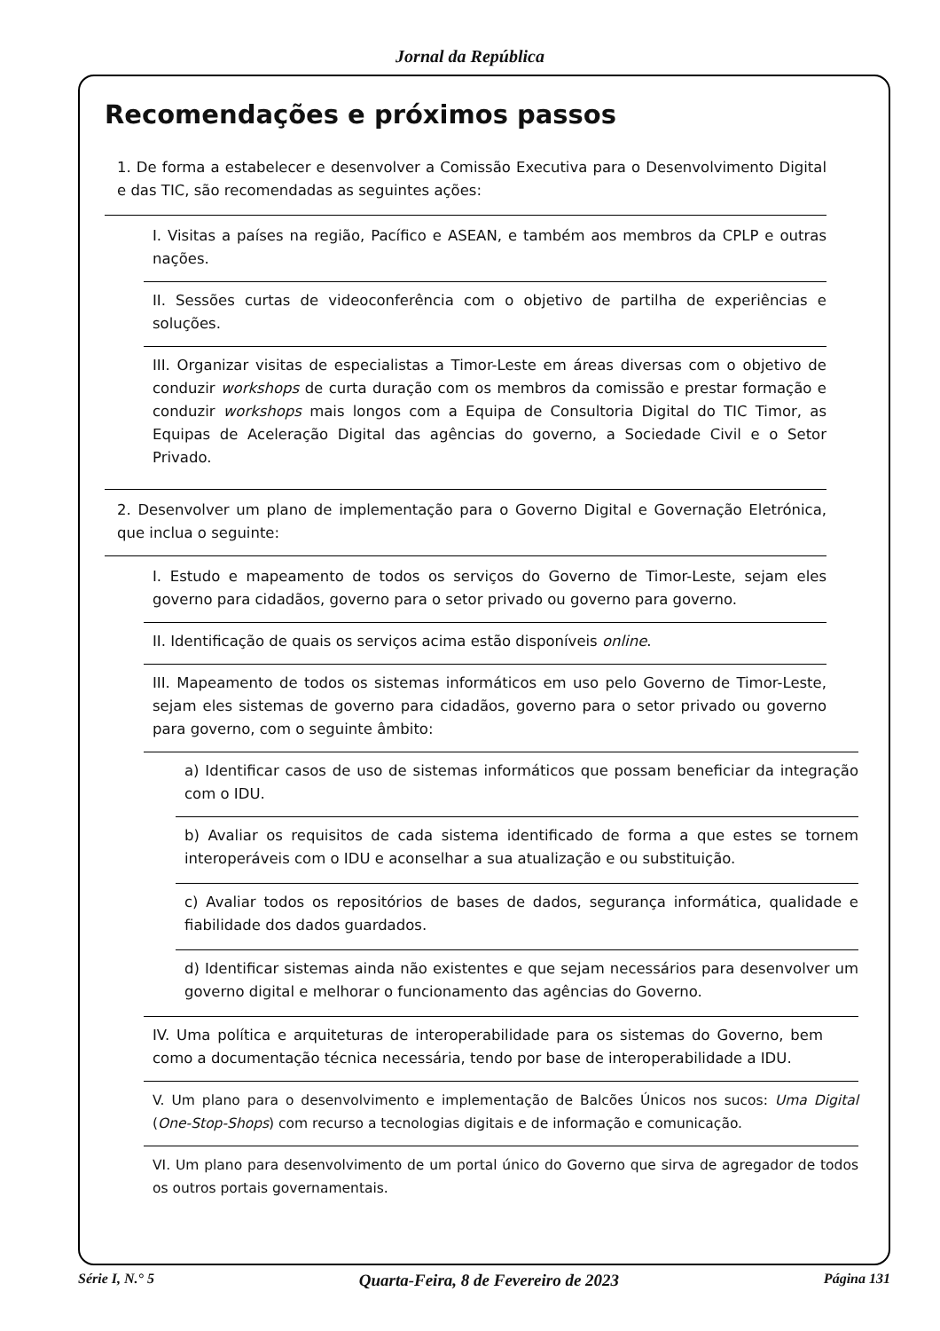Jornal da República
Recomendações e próximos passos
1. De forma a estabelecer e desenvolver a Comissão Executiva para o Desenvolvimento Digital e das TIC, são recomendadas as seguintes ações:
I. Visitas a países na região, Pacífico e ASEAN, e também aos membros da CPLP e outras nações.
II. Sessões curtas de videoconferência com o objetivo de partilha de experiências e soluções.
III. Organizar visitas de especialistas a Timor-Leste em áreas diversas com o objetivo de conduzir workshops de curta duração com os membros da comissão e prestar formação e conduzir workshops mais longos com a Equipa de Consultoria Digital do TIC Timor, as Equipas de Aceleração Digital das agências do governo, a Sociedade Civil e o Setor Privado.
2. Desenvolver um plano de implementação para o Governo Digital e Governação Eletrónica, que inclua o seguinte:
I. Estudo e mapeamento de todos os serviços do Governo de Timor-Leste, sejam eles governo para cidadãos, governo para o setor privado ou governo para governo.
II. Identificação de quais os serviços acima estão disponíveis online.
III. Mapeamento de todos os sistemas informáticos em uso pelo Governo de Timor-Leste, sejam eles sistemas de governo para cidadãos, governo para o setor privado ou governo para governo, com o seguinte âmbito:
a) Identificar casos de uso de sistemas informáticos que possam beneficiar da integração com o IDU.
b) Avaliar os requisitos de cada sistema identificado de forma a que estes se tornem interoperáveis com o IDU e aconselhar a sua atualização e ou substituição.
c) Avaliar todos os repositórios de bases de dados, segurança informática, qualidade e fiabilidade dos dados guardados.
d) Identificar sistemas ainda não existentes e que sejam necessários para desenvolver um governo digital e melhorar o funcionamento das agências do Governo.
IV. Uma política e arquiteturas de interoperabilidade para os sistemas do Governo, bem como a documentação técnica necessária, tendo por base de interoperabilidade a IDU.
V. Um plano para o desenvolvimento e implementação de Balcões Únicos nos sucos: Uma Digital (One-Stop-Shops) com recurso a tecnologias digitais e de informação e comunicação.
VI. Um plano para desenvolvimento de um portal único do Governo que sirva de agregador de todos os outros portais governamentais.
Série I, N.° 5 Quarta-Feira, 8 de Fevereiro de 2023 Página 131